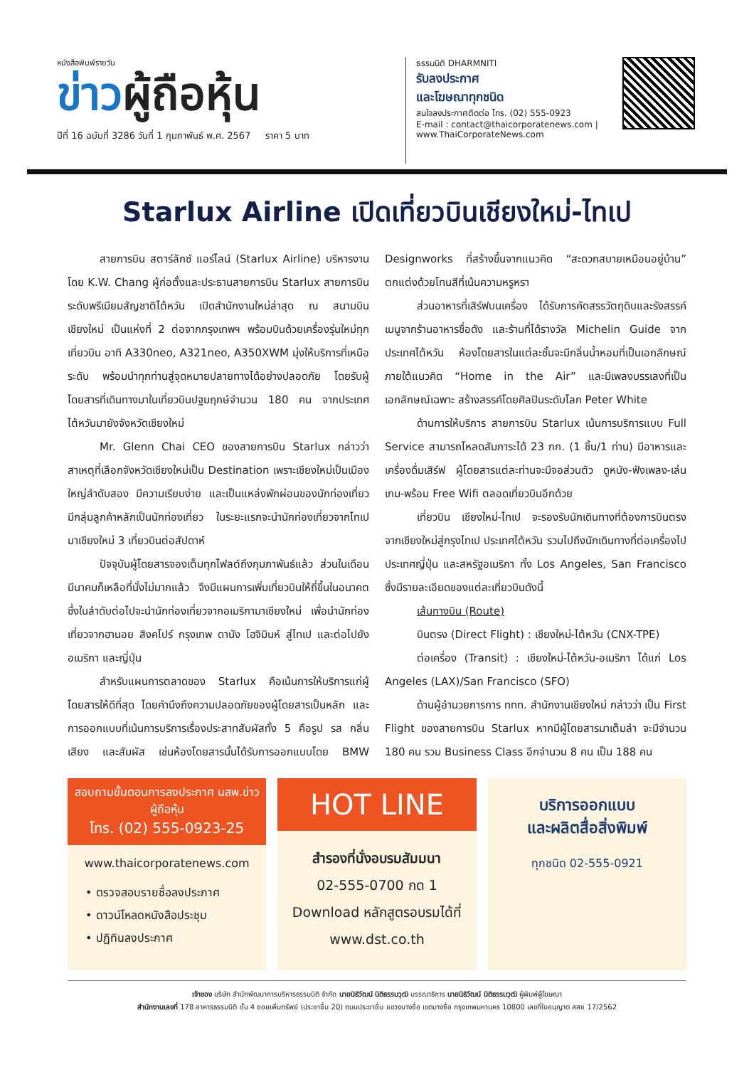หนังสือพิมพ์รายวัน
ข่าวผู้ถือหุ้น
ปีที่ 16 ฉบับที่ 3286 วันที่ 1 กุมภาพันธ์ พ.ศ. 2567 ราคา 5 บาท
ธรรมนิติ DHARMNITI
รับลงประกาศ
และโฆษณาทุกชนิด
สนใจลงประกาศติดต่อ โทร. (02) 555-0923
E-mail : contact@thaicorporatenews.com | www.ThaiCorporateNews.com
Starlux Airline เปิดเที่ยวบินเชียงใหม่-ไทเป
สายการบิน สตาร์ลักซ์ แอร์ไลน์ (Starlux Airline) บริหารงานโดย K.W. Chang ผู้ก่อตั้งและประธานสายการบิน Starlux สายการบินระดับพรีเมียมสัญชาติไต้หวัน เปิดสำนักงานใหม่ล่าสุด ณ สนามบินเชียงใหม่ เป็นแห่งที่ 2 ต่อจากกรุงเทพฯ พร้อมบินด้วยเครื่องรุ่นใหม่ทุกเที่ยวบิน อาทิ A330neo, A321neo, A350XWM มุ่งให้บริการที่เหนือระดับ พร้อมนำทุกท่านสู่จุดหมายปลายทางได้อย่างปลอดภัย โดยรับผู้โดยสารที่เดินทางมาในเที่ยวบินปฐมฤกษ์จำนวน 180 คน จากประเทศไต้หวันมายังจังหวัดเชียงใหม่
Mr. Glenn Chai CEO ของสายการบิน Starlux กล่าวว่า สาเหตุที่เลือกจังหวัดเชียงใหม่เป็น Destination เพราะเชียงใหม่เป็นเมืองใหญ่ลำดับสอง มีความเรียบง่าย และเป็นแหล่งพักผ่อนของนักท่องเที่ยว มีกลุ่มลูกค้าหลักเป็นนักท่องเที่ยว ในระยะแรกจะนำนักท่องเที่ยวจากไทเปมาเชียงใหม่ 3 เที่ยวบินต่อสัปดาห์
ปัจจุบันผู้โดยสารจองเต็มทุกไฟลต์ถึงกุมภาพันธ์แล้ว ส่วนในเดือนมีนาคมก็เหลือที่นั่งไม่มากแล้ว จึงมีแผนการเพิ่มเที่ยวบินให้ถี่ขึ้นในอนาคต ซึ่งในลำดับต่อไปจะนำนักท่องเที่ยวจากอเมริกามาเชียงใหม่ เพื่อนำนักท่องเที่ยวจากฮานอย สิงคโปร์ กรุงเทพ ดานัง โฮจิมินห์ สู่ไทเป และต่อไปยังอเมริกา และญี่ปุ่น
สำหรับแผนการตลาดของ Starlux คือเน้นการให้บริการแก่ผู้โดยสารให้ดีที่สุด โดยคำนึงถึงความปลอดภัยของผู้โดยสารเป็นหลัก และการออกแบบที่เน้นการบริการเรื่องประสาทสัมผัสทั้ง 5 คือรูป รส กลิ่น เสียง และสัมผัส เช่นห้องโดยสารนั้นได้รับการออกแบบโดย BMW Designworks ที่สร้างขึ้นจากแนวคิด “สะดวกสบายเหมือนอยู่บ้าน” ตกแต่งด้วยโทนสีที่เน้นความหรูหรา
ส่วนอาหารที่เสิร์ฟบนเครื่อง ได้รับการคัดสรรวัตถุดิบและรังสรรค์เมนูจากร้านอาหารชื่อดัง และร้านที่ได้รางวัล Michelin Guide จากประเทศไต้หวัน ห้องโดยสารในแต่ละชั้นจะมีกลิ่นน้ำหอมที่เป็นเอกลักษณ์ภายใต้แนวคิด “Home in the Air” และมีเพลงบรรเลงที่เป็นเอกลักษณ์เฉพาะ สร้างสรรค์โดยศิลปินระดับโลก Peter White
ด้านการให้บริการ สายการบิน Starlux เน้นการบริการแบบ Full Service สามารถโหลดสัมภาระได้ 23 กก. (1 ชิ้น/1 ท่าน) มีอาหารและเครื่องดื่มเสิร์ฟ ผู้โดยสารแต่ละท่านจะมีจอส่วนตัว ดูหนัง-ฟังเพลง-เล่นเกม-พร้อม Free Wifi ตลอดเที่ยวบินอีกด้วย
เที่ยวบิน เชียงใหม่-ไทเป จะรองรับนักเดินทางที่ต้องการบินตรงจากเชียงใหม่สู่กรุงไทเป ประเทศไต้หวัน รวมไปถึงนักเดินทางที่ต่อเครื่องไปประเทศญี่ปุ่น และสหรัฐอเมริกา ทั้ง Los Angeles, San Francisco ซึ่งมีรายละเอียดของแต่ละเที่ยวบินดังนี้
เส้นทางบิน (Route)
บินตรง (Direct Flight) : เชียงใหม่-ไต้หวัน (CNX-TPE)
ต่อเครื่อง (Transit) : เชียงใหม่-ไต้หวัน-อเมริกา ได้แก่ Los Angeles (LAX)/San Francisco (SFO)
ด้านผู้อำนวยการการ ททท. สำนักงานเชียงใหม่ กล่าวว่า เป็น First Flight ของสายการบิน Starlux หากมีผู้โดยสารมาเต็มลำ จะมีจำนวน 180 คน รวม Business Class อีกจำนวน 8 คน เป็น 188 คน
สอบถามขั้นตอนการลงประกาศ นสพ.ข่าวผู้ถือหุ้น
โทร. (02) 555-0923-25
www.thaicorporatenews.com
• ตรวจสอบรายชื่อลงประกาศ
• ดาวน์โหลดหนังสือประชุม
• ปฏิทินลงประกาศ
HOT LINE
สำรองที่นั่งอบรมสัมมนา
02-555-0700 กด 1
Download หลักสูตรอบรมได้ที่
www.dst.co.th
บริการออกแบบ
และผลิตสื่อสิ่งพิมพ์
ทุกชนิด 02-555-0921
เจ้าของ บริษัท สำนักพัฒนาการบริหารธรรมนิติ จำกัด นายนิธิวัฒน์ นิติธรรมวุฒิ บรรณาธิการ นายนิธิวัฒน์ นิติธรรมวุฒิ ผู้พิมพ์ผู้โฆษณา
สำนักงานเลขที่ 178 อาคารธรรมนิติ ชั้น 4 ซอยเพิ่มทรัพย์ (ประชาชื่น 20) ถนนประชาชื่น แขวงบางซื่อ เขตบางซื่อ กรุงเทพมหานคร 10800 เลขที่ใบอนุญาต สสช 17/2562